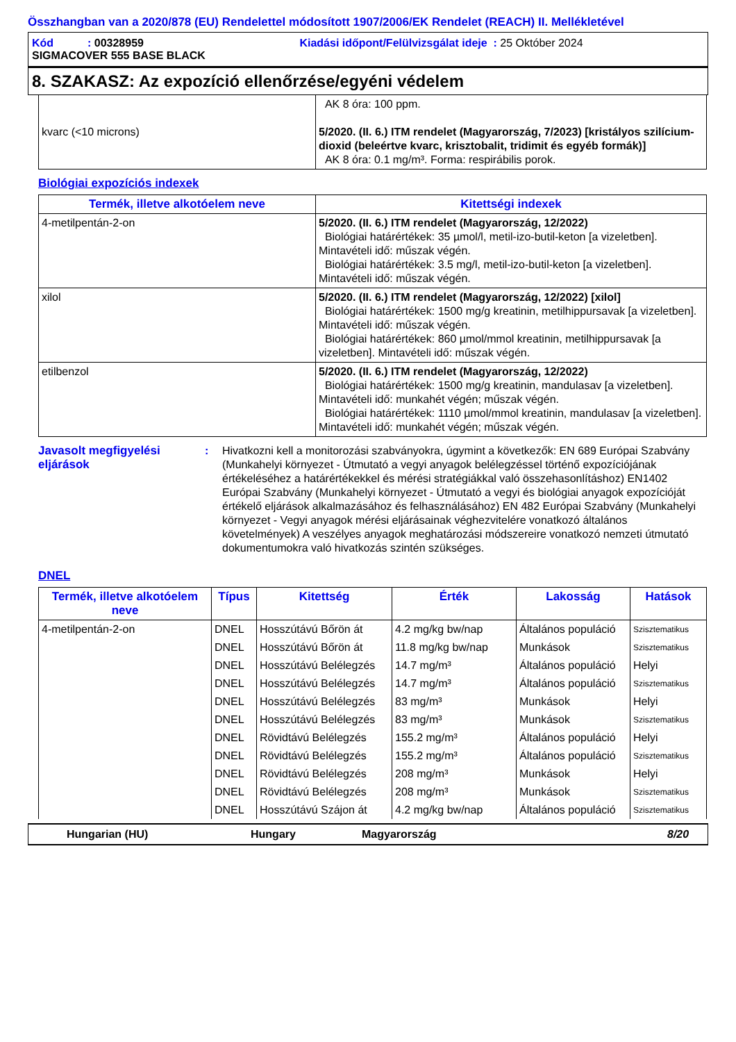Összhangban van a 2020/878 (EU) Rendelettel módosított 1907/2006/EK Rendelet (REACH) II. Mellékletével
Kód : 00328959 Kiadási időpont/Felülvizsgálat ideje : 25 Október 2024
SIGMACOVER 555 BASE BLACK
8. SZAKASZ: Az expozíció ellenőrzése/egyéni védelem
| kvarc (<10 microns) | AK 8 óra: 100 ppm. 5/2020. (II. 6.) ITM rendelet (Magyarország, 7/2023) [kristályos szilícium-dioxid (beleértve kvarc, krisztobalit, tridimit és egyéb formák)] AK 8 óra: 0.1 mg/m³. Forma: respirábilis porok. |
Biológiai expozíciós indexek
| Termék, illetve alkotóelem neve | Kitettségi indexek |
| --- | --- |
| 4-metilpentán-2-on | 5/2020. (II. 6.) ITM rendelet (Magyarország, 12/2022) Biológiai határértékek: 35 µmol/l, metil-izo-butil-keton [a vizeletben]. Mintavételi idő: műszak végén. Biológiai határértékek: 3.5 mg/l, metil-izo-butil-keton [a vizeletben]. Mintavételi idő: műszak végén. |
| xilol | 5/2020. (II. 6.) ITM rendelet (Magyarország, 12/2022) [xilol] Biológiai határértékek: 1500 mg/g kreatinin, metilhippursavak [a vizeletben]. Mintavételi idő: műszak végén. Biológiai határértékek: 860 µmol/mmol kreatinin, metilhippursavak [a vizeletben]. Mintavételi idő: műszak végén. |
| etilbenzol | 5/2020. (II. 6.) ITM rendelet (Magyarország, 12/2022) Biológiai határértékek: 1500 mg/g kreatinin, mandulasav [a vizeletben]. Mintavételi idő: munkahét végén; műszak végén. Biológiai határértékek: 1110 µmol/mmol kreatinin, mandulasav [a vizeletben]. Mintavételi idő: munkahét végén; műszak végén. |
Javasolt megfigyelési eljárások
: Hivatkozni kell a monitorozási szabványokra, úgymint a következők: EN 689 Európai Szabvány (Munkahelyi környezet - Útmutató a vegyi anyagok belélegzéssel történő expozíciójának értékeléséhez a határértékekkel és mérési stratégiákkal való összehasonlításhoz) EN1402 Európai Szabvány (Munkahelyi környezet - Útmutató a vegyi és biológiai anyagok expozícióját értékelő eljárások alkalmazásához és felhasználásához) EN 482 Európai Szabvány (Munkahelyi környezet - Vegyi anyagok mérési eljárásainak véghezvitelére vonatkozó általános követelmények) A veszélyes anyagok meghatározási módszereire vonatkozó nemzeti útmutató dokumentumokra való hivatkozás szintén szükséges.
DNEL
| Termék, illetve alkotóelem neve | Típus | Kitettség | Érték | Lakosság | Hatások |
| --- | --- | --- | --- | --- | --- |
| 4-metilpentán-2-on | DNEL | Hosszútávú Bőrön át | 4.2 mg/kg bw/nap | Általános populáció | Szisztematikus |
| | DNEL | Hosszútávú Bőrön át | 11.8 mg/kg bw/nap | Munkások | Szisztematikus |
| | DNEL | Hosszútávú Belélegzés | 14.7 mg/m³ | Általános populáció | Helyi |
| | DNEL | Hosszútávú Belélegzés | 14.7 mg/m³ | Általános populáció | Szisztematikus |
| | DNEL | Hosszútávú Belélegzés | 83 mg/m³ | Munkások | Helyi |
| | DNEL | Hosszútávú Belélegzés | 83 mg/m³ | Munkások | Szisztematikus |
| | DNEL | Rövidtávú Belélegzés | 155.2 mg/m³ | Általános populáció | Helyi |
| | DNEL | Rövidtávú Belélegzés | 155.2 mg/m³ | Általános populáció | Szisztematikus |
| | DNEL | Rövidtávú Belélegzés | 208 mg/m³ | Munkások | Helyi |
| | DNEL | Rövidtávú Belélegzés | 208 mg/m³ | Munkások | Szisztematikus |
| | DNEL | Hosszútávú Szájon át | 4.2 mg/kg bw/nap | Általános populáció | Szisztematikus |
Hungarian (HU) Hungary Magyarország 8/20